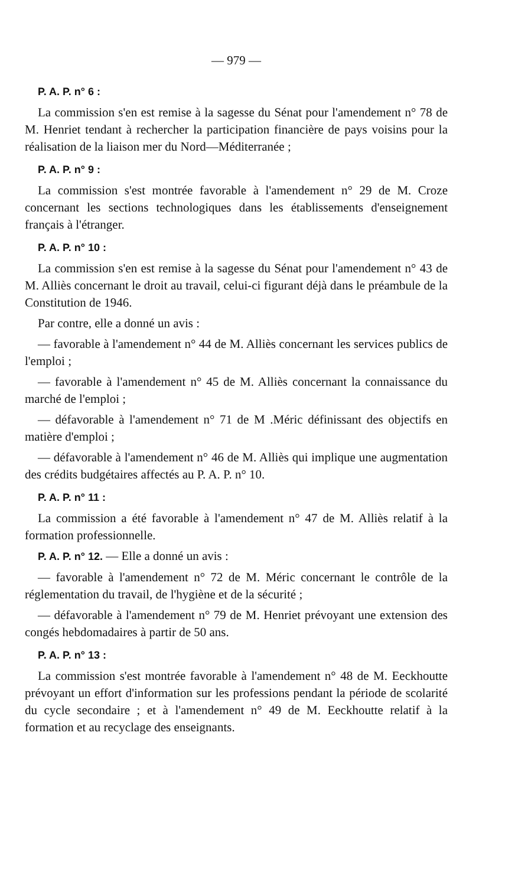— 979 —
P. A. P. n° 6 :
La commission s'en est remise à la sagesse du Sénat pour l'amendement n° 78 de M. Henriet tendant à rechercher la participation financière de pays voisins pour la réalisation de la liaison mer du Nord—Méditerranée ;
P. A. P. n° 9 :
La commission s'est montrée favorable à l'amendement n° 29 de M. Croze concernant les sections technologiques dans les établissements d'enseignement français à l'étranger.
P. A. P. n° 10 :
La commission s'en est remise à la sagesse du Sénat pour l'amendement n° 43 de M. Alliès concernant le droit au travail, celui-ci figurant déjà dans le préambule de la Constitution de 1946.
Par contre, elle a donné un avis :
— favorable à l'amendement n° 44 de M. Alliès concernant les services publics de l'emploi ;
— favorable à l'amendement n° 45 de M. Alliès concernant la connaissance du marché de l'emploi ;
— défavorable à l'amendement n° 71 de M .Méric définissant des objectifs en matière d'emploi ;
— défavorable à l'amendement n° 46 de M. Alliès qui implique une augmentation des crédits budgétaires affectés au P. A. P. n° 10.
P. A. P. n° 11 :
La commission a été favorable à l'amendement n° 47 de M. Alliès relatif à la formation professionnelle.
P. A. P. n° 12. — Elle a donné un avis :
— favorable à l'amendement n° 72 de M. Méric concernant le contrôle de la réglementation du travail, de l'hygiène et de la sécurité ;
— défavorable à l'amendement n° 79 de M. Henriet prévoyant une extension des congés hebdomadaires à partir de 50 ans.
P. A. P. n° 13 :
La commission s'est montrée favorable à l'amendement n° 48 de M. Eeckhoutte prévoyant un effort d'information sur les professions pendant la période de scolarité du cycle secondaire ; et à l'amendement n° 49 de M. Eeckhoutte relatif à la formation et au recyclage des enseignants.